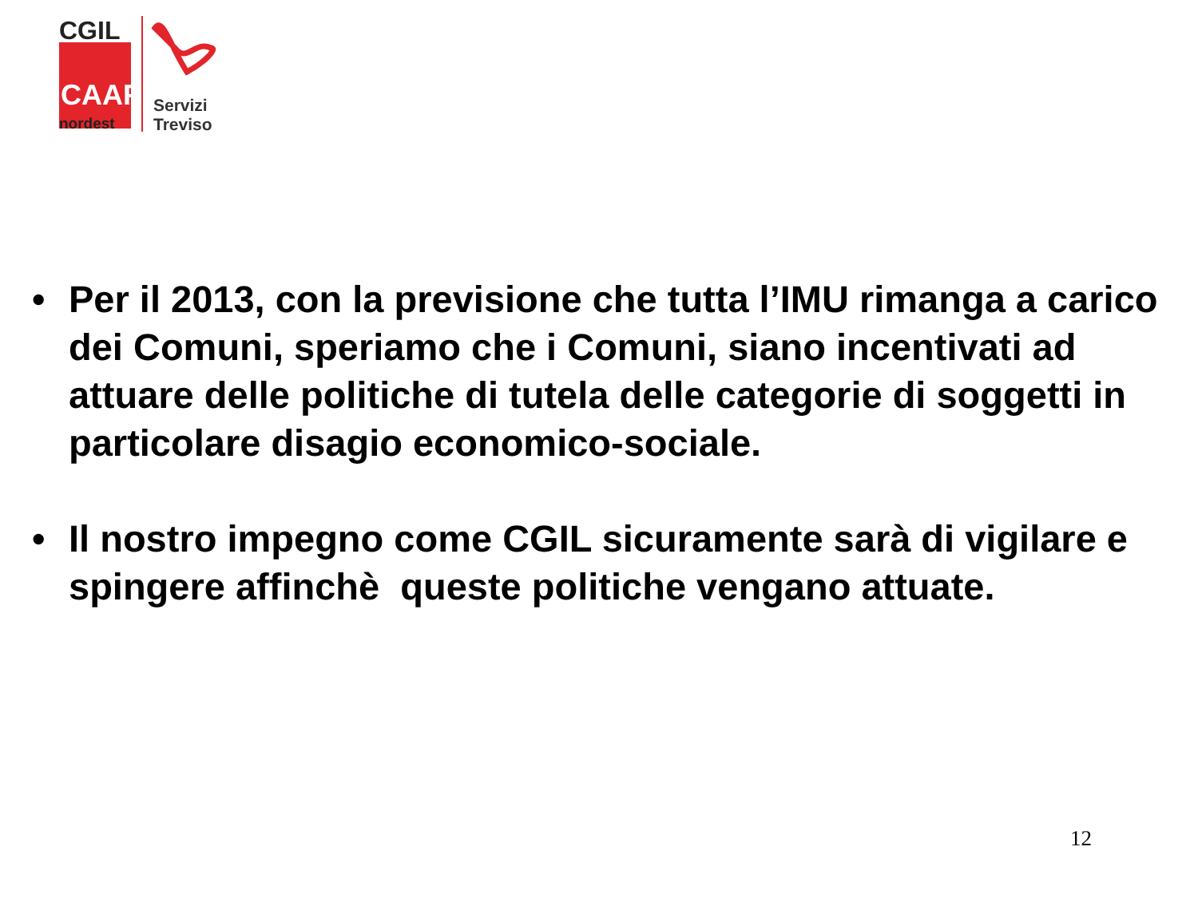CGIL
CAAF
nordest
Servizi
Treviso
• Per il 2013, con la previsione che tutta l’IMU rimanga a carico dei Comuni, speriamo che i Comuni, siano incentivati ad attuare delle politiche di tutela delle categorie di soggetti in particolare disagio economico-sociale.
• Il nostro impegno come CGIL sicuramente sarà di vigilare e spingere affinchè queste politiche vengano attuate.
12